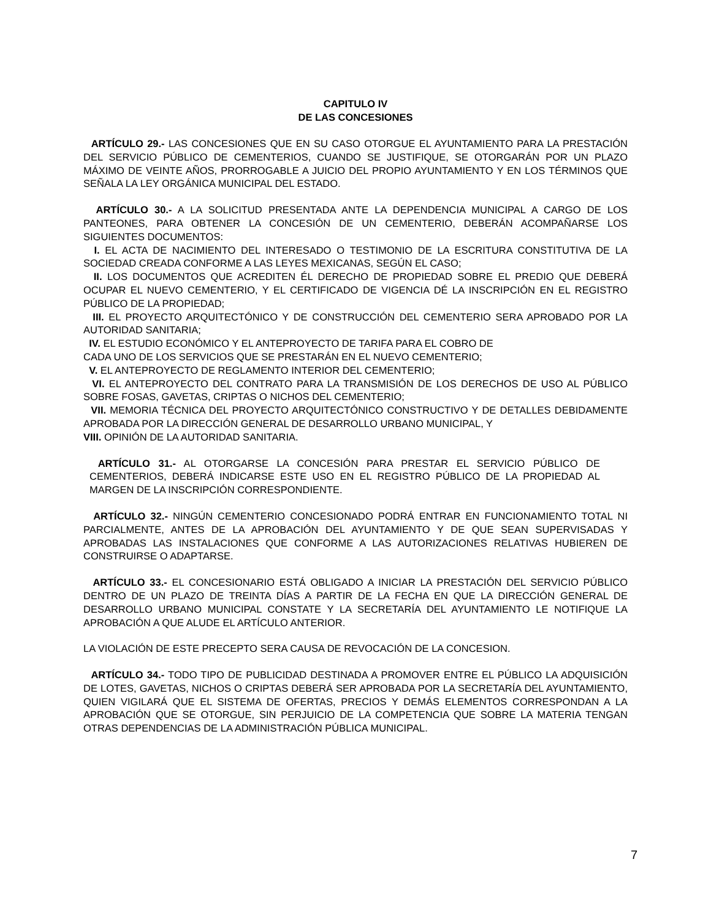CAPITULO IV
DE LAS CONCESIONES
ARTÍCULO 29.- LAS CONCESIONES QUE EN SU CASO OTORGUE EL AYUNTAMIENTO PARA LA PRESTACIÓN DEL SERVICIO PÚBLICO DE CEMENTERIOS, CUANDO SE JUSTIFIQUE, SE OTORGARÁN POR UN PLAZO MÁXIMO DE VEINTE AÑOS, PRORROGABLE A JUICIO DEL PROPIO AYUNTAMIENTO Y EN LOS TÉRMINOS QUE SEÑALA LA LEY ORGÁNICA MUNICIPAL DEL ESTADO.
ARTÍCULO 30.- A LA SOLICITUD PRESENTADA ANTE LA DEPENDENCIA MUNICIPAL A CARGO DE LOS PANTEONES, PARA OBTENER LA CONCESIÓN DE UN CEMENTERIO, DEBERÁN ACOMPAÑARSE LOS SIGUIENTES DOCUMENTOS:
I. EL ACTA DE NACIMIENTO DEL INTERESADO O TESTIMONIO DE LA ESCRITURA CONSTITUTIVA DE LA SOCIEDAD CREADA CONFORME A LAS LEYES MEXICANAS, SEGÚN EL CASO;
II. LOS DOCUMENTOS QUE ACREDITEN ÉL DERECHO DE PROPIEDAD SOBRE EL PREDIO QUE DEBERÁ OCUPAR EL NUEVO CEMENTERIO, Y EL CERTIFICADO DE VIGENCIA DÉ LA INSCRIPCIÓN EN EL REGISTRO PÚBLICO DE LA PROPIEDAD;
III. EL PROYECTO ARQUITECTÓNICO Y DE CONSTRUCCIÓN DEL CEMENTERIO SERA APROBADO POR LA AUTORIDAD SANITARIA;
IV. EL ESTUDIO ECONÓMICO Y EL ANTEPROYECTO DE TARIFA PARA EL COBRO DE
CADA UNO DE LOS SERVICIOS QUE SE PRESTARÁN EN EL NUEVO CEMENTERIO;
V. EL ANTEPROYECTO DE REGLAMENTO INTERIOR DEL CEMENTERIO;
VI. EL ANTEPROYECTO DEL CONTRATO PARA LA TRANSMISIÓN DE LOS DERECHOS DE USO AL PÚBLICO SOBRE FOSAS, GAVETAS, CRIPTAS O NICHOS DEL CEMENTERIO;
VII. MEMORIA TÉCNICA DEL PROYECTO ARQUITECTÓNICO CONSTRUCTIVO Y DE DETALLES DEBIDAMENTE APROBADA POR LA DIRECCIÓN GENERAL DE DESARROLLO URBANO MUNICIPAL, Y
VIII. OPINIÓN DE LA AUTORIDAD SANITARIA.
ARTÍCULO 31.- AL OTORGARSE LA CONCESIÓN PARA PRESTAR EL SERVICIO PÚBLICO DE CEMENTERIOS, DEBERÁ INDICARSE ESTE USO EN EL REGISTRO PÚBLICO DE LA PROPIEDAD AL MARGEN DE LA INSCRIPCIÓN CORRESPONDIENTE.
ARTÍCULO 32.- NINGÚN CEMENTERIO CONCESIONADO PODRÁ ENTRAR EN FUNCIONAMIENTO TOTAL NI PARCIALMENTE, ANTES DE LA APROBACIÓN DEL AYUNTAMIENTO Y DE QUE SEAN SUPERVISADAS Y APROBADAS LAS INSTALACIONES QUE CONFORME A LAS AUTORIZACIONES RELATIVAS HUBIEREN DE CONSTRUIRSE O ADAPTARSE.
ARTÍCULO 33.- EL CONCESIONARIO ESTÁ OBLIGADO A INICIAR LA PRESTACIÓN DEL SERVICIO PÚBLICO DENTRO DE UN PLAZO DE TREINTA DÍAS A PARTIR DE LA FECHA EN QUE LA DIRECCIÓN GENERAL DE DESARROLLO URBANO MUNICIPAL CONSTATE Y LA SECRETARÍA DEL AYUNTAMIENTO LE NOTIFIQUE LA APROBACIÓN A QUE ALUDE EL ARTÍCULO ANTERIOR.
LA VIOLACIÓN DE ESTE PRECEPTO SERA CAUSA DE REVOCACIÓN DE LA CONCESION.
ARTÍCULO 34.- TODO TIPO DE PUBLICIDAD DESTINADA A PROMOVER ENTRE EL PÚBLICO LA ADQUISICIÓN DE LOTES, GAVETAS, NICHOS O CRIPTAS DEBERÁ SER APROBADA POR LA SECRETARÍA DEL AYUNTAMIENTO, QUIEN VIGILARÁ QUE EL SISTEMA DE OFERTAS, PRECIOS Y DEMÁS ELEMENTOS CORRESPONDAN A LA APROBACIÓN QUE SE OTORGUE, SIN PERJUICIO DE LA COMPETENCIA QUE SOBRE LA MATERIA TENGAN OTRAS DEPENDENCIAS DE LA ADMINISTRACIÓN PÚBLICA MUNICIPAL.
7